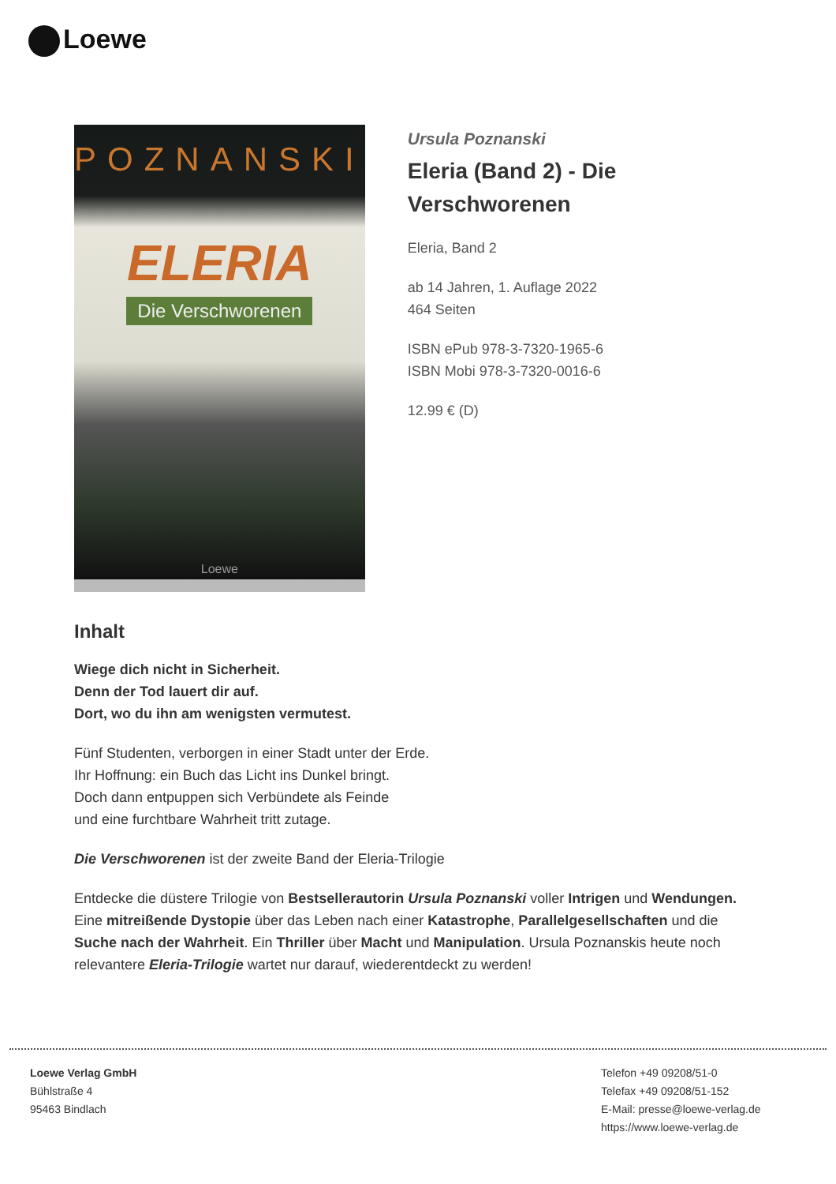Loewe
POZNANSKI
ELERIA
Die Verschworenen
Loewe
Ursula Poznanski
Eleria (Band 2) - Die Verschworenen
Eleria, Band 2
ab 14 Jahren, 1. Auflage 2022
464 Seiten
ISBN ePub 978-3-7320-1965-6
ISBN Mobi 978-3-7320-0016-6
12.99 € (D)
Inhalt
Wiege dich nicht in Sicherheit.
Denn der Tod lauert dir auf.
Dort, wo du ihn am wenigsten vermutest.
Fünf Studenten, verborgen in einer Stadt unter der Erde.
Ihr Hoffnung: ein Buch das Licht ins Dunkel bringt.
Doch dann entpuppen sich Verbündete als Feinde
und eine furchtbare Wahrheit tritt zutage.
Die Verschworenen ist der zweite Band der Eleria-Trilogie
Entdecke die düstere Trilogie von Bestsellerautorin Ursula Poznanski voller Intrigen und Wendungen. Eine mitreißende Dystopie über das Leben nach einer Katastrophe, Parallelgesellschaften und die Suche nach der Wahrheit. Ein Thriller über Macht und Manipulation. Ursula Poznanskis heute noch relevantere Eleria-Trilogie wartet nur darauf, wiederentdeckt zu werden!
Loewe Verlag GmbH
Bühlstraße 4
95463 Bindlach
Telefon +49 09208/51-0
Telefax +49 09208/51-152
E-Mail: presse@loewe-verlag.de
https://www.loewe-verlag.de